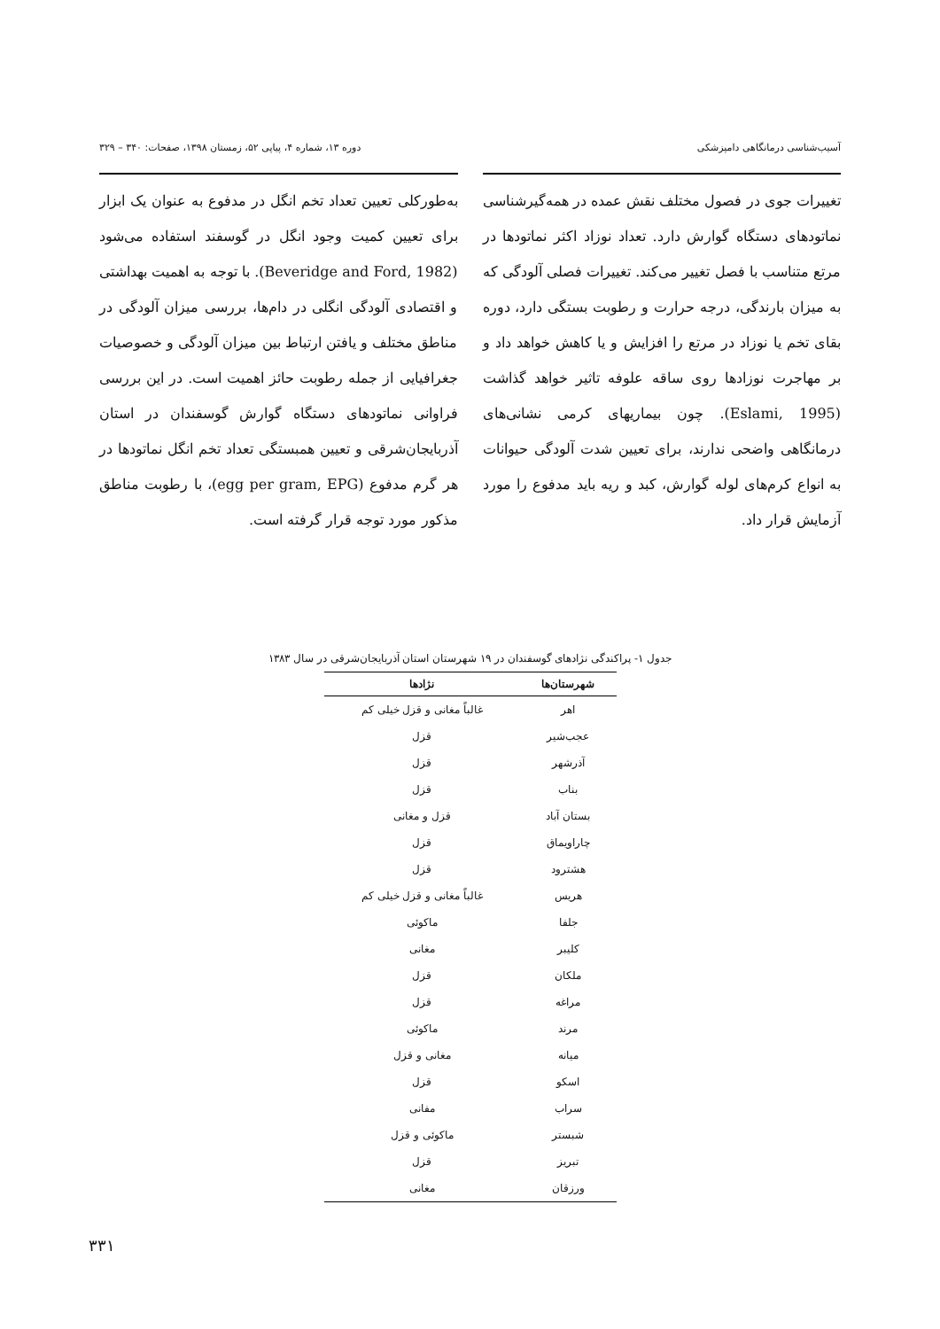آسیب‌شناسی درمانگاهی دامپزشکی دوره ۱۳، شماره ۴، پیاپی ۵۲، زمستان ۱۳۹۸، صفحات: ۳۴۰ – ۳۲۹
تغییرات جوی در فصول مختلف نقش عمده در همه‌گیرشناسی نماتودهای دستگاه گوارش دارد. تعداد نوزاد اکثر نماتودها در مرتع متناسب با فصل تغییر می‌کند. تغییرات فصلی آلودگی که به میزان بارندگی، درجه حرارت و رطوبت بستگی دارد، دوره بقای تخم یا نوزاد در مرتع را افزایش و یا کاهش خواهد داد و بر مهاجرت نوزادها روی ساقه علوفه تاثیر خواهد گذاشت (Eslami, 1995). چون بیماریهای کرمی نشانی‌های درمانگاهی واضحی ندارند، برای تعیین شدت آلودگی حیوانات به انواع کرم‌های لوله گوارش، کبد و ریه باید مدفوع را مورد آزمایش قرار داد.
به‌طورکلی تعیین تعداد تخم انگل در مدفوع به عنوان یک ابزار برای تعیین کمیت وجود انگل در گوسفند استفاده می‌شود (Beveridge and Ford, 1982). با توجه به اهمیت بهداشتی و اقتصادی آلودگی انگلی در دام‌ها، بررسی میزان آلودگی در مناطق مختلف و یافتن ارتباط بین میزان آلودگی و خصوصیات جغرافیایی از جمله رطوبت حائز اهمیت است. در این بررسی فراوانی نماتودهای دستگاه گوارش گوسفندان در استان آذربایجان‌شرقی و تعیین همبستگی تعداد تخم انگل نماتودها در هر گرم مدفوع (egg per gram, EPG)، با رطوبت مناطق مذکور مورد توجه قرار گرفته است.
جدول ۱- پراکندگی نژادهای گوسفندان در ۱۹ شهرستان استان آذربایجان‌شرقی در سال ۱۳۸۳
| شهرستان‌ها | نژادها |
| --- | --- |
| اهر | غالباً مغانی و قزل خیلی کم |
| عجب‌شیر | قزل |
| آذرشهر | قزل |
| بناب | قزل |
| بستان آباد | قزل و مغانی |
| چاراویماق | قزل |
| هشترود | قزل |
| هریس | غالباً مغانی و قزل خیلی کم |
| جلفا | ماکوئی |
| کلیبر | مغانی |
| ملکان | قزل |
| مراغه | قزل |
| مرند | ماکوئی |
| میانه | مغانی و قزل |
| اسکو | قزل |
| سراب | مفانی |
| شبستر | ماکوئی و قزل |
| تبریز | قزل |
| ورزقان | مغانی |
۳۳۱